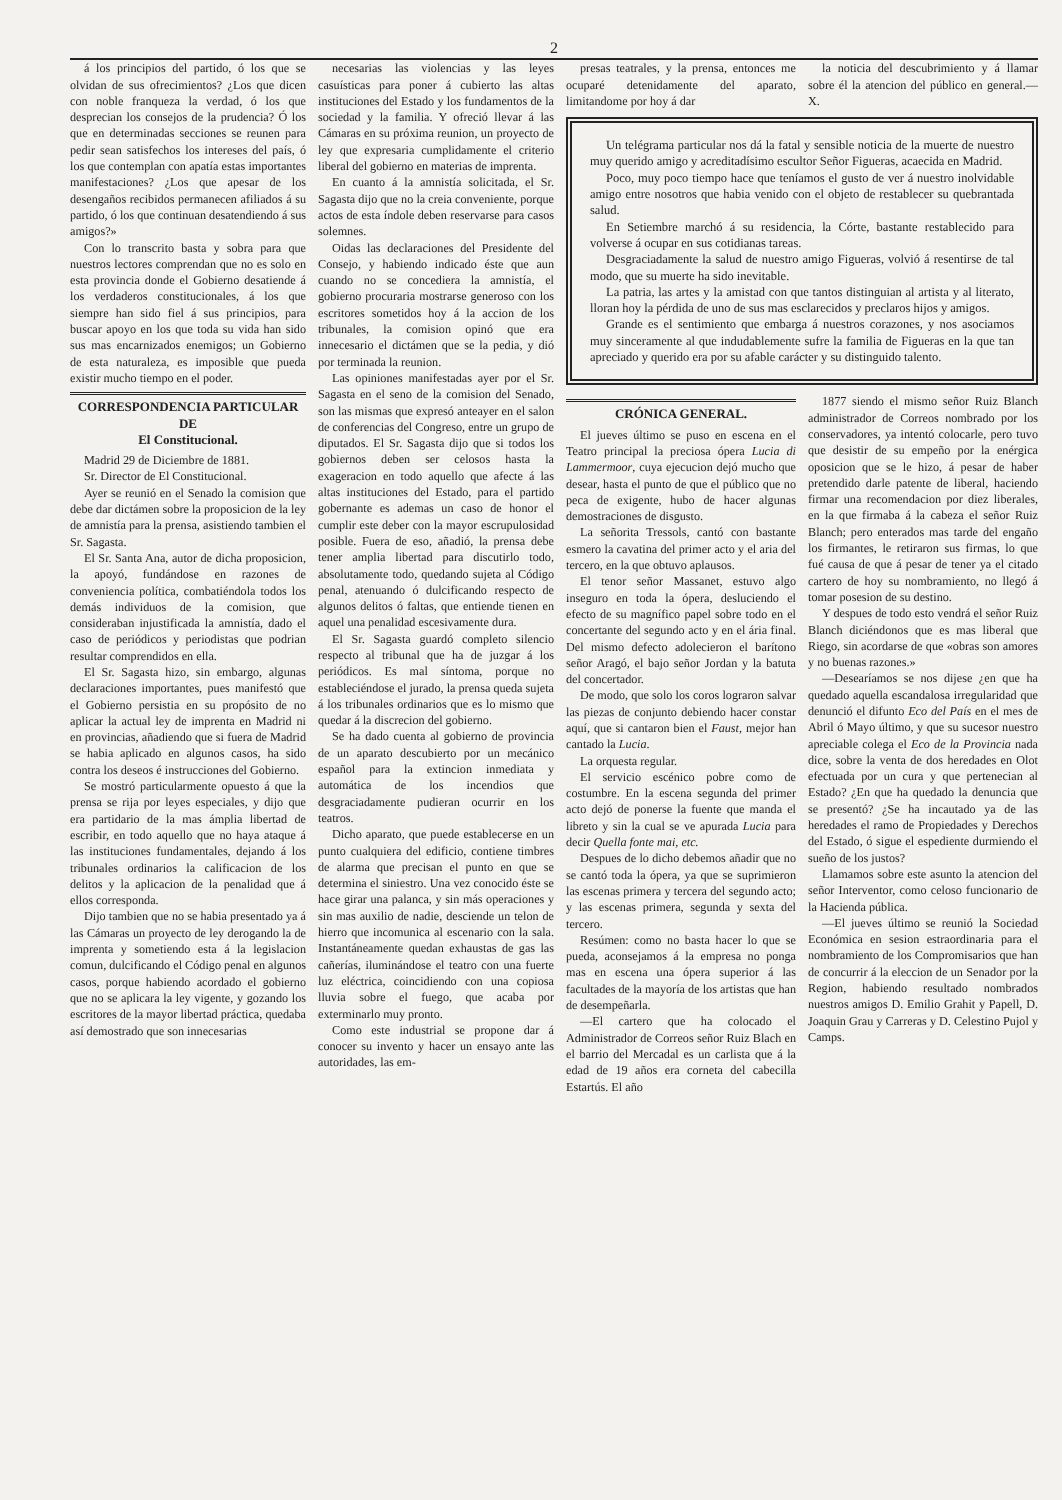2
á los principios del partido, ó los que se olvidan de sus ofrecimientos? ¿Los que dicen con noble franqueza la verdad, ó los que desprecian los consejos de la prudencia? Ó los que en determinadas secciones se reunen para pedir sean satisfechos los intereses del país, ó los que contemplan con apatía estas importantes manifestaciones? ¿Los que apesar de los desengaños recibidos permanecen afiliados á su partido, ó los que continuan desatendiendo á sus amigos?»
Con lo transcrito basta y sobra para que nuestros lectores comprendan que no es solo en esta provincia donde el Gobierno desatiende á los verdaderos constitucionales, á los que siempre han sido fiel á sus principios, para buscar apoyo en los que toda su vida han sido sus mas encarnizados enemigos; un Gobierno de esta naturaleza, es imposible que pueda existir mucho tiempo en el poder.
CORRESPONDENCIA PARTICULAR DE
El Constitucional.
Madrid 29 de Diciembre de 1881.
Sr. Director de El Constitucional.
Ayer se reunió en el Senado la comision que debe dar dictámen sobre la proposicion de la ley de amnistía para la prensa, asistiendo tambien el Sr. Sagasta.
El Sr. Santa Ana, autor de dicha proposicion, la apoyó, fundándose en razones de conveniencia política, combatiéndola todos los demás individuos de la comision, que consideraban injustificada la amnistía, dado el caso de periódicos y periodistas que podrian resultar comprendidos en ella.
El Sr. Sagasta hizo, sin embargo, algunas declaraciones importantes, pues manifestó que el Gobierno persistia en su propósito de no aplicar la actual ley de imprenta en Madrid ni en provincias, añadiendo que si fuera de Madrid se habia aplicado en algunos casos, ha sido contra los deseos é instrucciones del Gobierno.
Se mostró particularmente opuesto á que la prensa se rija por leyes especiales, y dijo que era partidario de la mas ámplia libertad de escribir, en todo aquello que no haya ataque á las instituciones fundamentales, dejando á los tribunales ordinarios la calificacion de los delitos y la aplicacion de la penalidad que á ellos corresponda.
Dijo tambien que no se habia presentado ya á las Cámaras un proyecto de ley derogando la de imprenta y sometiendo esta á la legislacion comun, dulcificando el Código penal en algunos casos, porque habiendo acordado el gobierno que no se aplicara la ley vigente, y gozando los escritores de la mayor libertad práctica, quedaba así demostrado que son innecesarias
necesarias las violencias y las leyes casuísticas para poner á cubierto las altas instituciones del Estado y los fundamentos de la sociedad y la familia. Y ofreció llevar á las Cámaras en su próxima reunion, un proyecto de ley que expresaria cumplidamente el criterio liberal del gobierno en materias de imprenta.
En cuanto á la amnistía solicitada, el Sr. Sagasta dijo que no la creia conveniente, porque actos de esta índole deben reservarse para casos solemnes.
Oidas las declaraciones del Presidente del Consejo, y habiendo indicado éste que aun cuando no se concediera la amnistía, el gobierno procuraria mostrarse generoso con los escritores sometidos hoy á la accion de los tribunales, la comision opinó que era innecesario el dictámen que se la pedia, y dió por terminada la reunion.
Las opiniones manifestadas ayer por el Sr. Sagasta en el seno de la comision del Senado, son las mismas que expresó anteayer en el salon de conferencias del Congreso, entre un grupo de diputados. El Sr. Sagasta dijo que si todos los gobiernos deben ser celosos hasta la exageracion en todo aquello que afecte á las altas instituciones del Estado, para el partido gobernante es ademas un caso de honor el cumplir este deber con la mayor escrupulosidad posible. Fuera de eso, añadió, la prensa debe tener amplia libertad para discutirlo todo, absolutamente todo, quedando sujeta al Código penal, atenuando ó dulcificando respecto de algunos delitos ó faltas, que entiende tienen en aquel una penalidad escesivamente dura.
El Sr. Sagasta guardó completo silencio respecto al tribunal que ha de juzgar á los periódicos. Es mal síntoma, porque no estableciéndose el jurado, la prensa queda sujeta á los tribunales ordinarios que es lo mismo que quedar á la discrecion del gobierno.
Se ha dado cuenta al gobierno de provincia de un aparato descubierto por un mecánico español para la extincion inmediata y automática de los incendios que desgraciadamente pudieran ocurrir en los teatros.
Dicho aparato, que puede establecerse en un punto cualquiera del edificio, contiene timbres de alarma que precisan el punto en que se determina el siniestro. Una vez conocido éste se hace girar una palanca, y sin más operaciones y sin mas auxilio de nadie, desciende un telon de hierro que incomunica al escenario con la sala. Instantáneamente quedan exhaustas de gas las cañerías, iluminándose el teatro con una fuerte luz eléctrica, coincidiendo con una copiosa lluvia sobre el fuego, que acaba por exterminarlo muy pronto.
Como este industrial se propone dar á conocer su invento y hacer un ensayo ante las autoridades, las em-
presas teatrales, y la prensa, entonces me ocuparé detenidamente del aparato, limitandome por hoy á dar
la noticia del descubrimiento y á llamar sobre él la atencion del público en general.—X.
Un telégrama particular nos dá la fatal y sensible noticia de la muerte de nuestro muy querido amigo y acreditadísimo escultor Señor Figueras, acaecida en Madrid.
Poco, muy poco tiempo hace que teníamos el gusto de ver á nuestro inolvidable amigo entre nosotros que habia venido con el objeto de restablecer su quebrantada salud.
En Setiembre marchó á su residencia, la Córte, bastante restablecido para volverse á ocupar en sus cotidianas tareas.
Desgraciadamente la salud de nuestro amigo Figueras, volvió á resentirse de tal modo, que su muerte ha sido inevitable.
La patria, las artes y la amistad con que tantos distinguian al artista y al literato, lloran hoy la pérdida de uno de sus mas esclarecidos y preclaros hijos y amigos.
Grande es el sentimiento que embarga á nuestros corazones, y nos asociamos muy sinceramente al que indudablemente sufre la familia de Figueras en la que tan apreciado y querido era por su afable carácter y su distinguido talento.
CRÓNICA GENERAL.
El jueves último se puso en escena en el Teatro principal la preciosa ópera Lucia di Lammermoor, cuya ejecucion dejó mucho que desear, hasta el punto de que el público que no peca de exigente, hubo de hacer algunas demostraciones de disgusto.
La señorita Tressols, cantó con bastante esmero la cavatina del primer acto y el aria del tercero, en la que obtuvo aplausos.
El tenor señor Massanet, estuvo algo inseguro en toda la ópera, desluciendo el efecto de su magnífico papel sobre todo en el concertante del segundo acto y en el ária final. Del mismo defecto adolecieron el barítono señor Aragó, el bajo señor Jordan y la batuta del concertador.
De modo, que solo los coros lograron salvar las piezas de conjunto debiendo hacer constar aquí, que si cantaron bien el Faust, mejor han cantado la Lucia.
La orquesta regular.
El servicio escénico pobre como de costumbre. En la escena segunda del primer acto dejó de ponerse la fuente que manda el libreto y sin la cual se ve apurada Lucia para decir Quella fonte mai, etc.
Despues de lo dicho debemos añadir que no se cantó toda la ópera, ya que se suprimieron las escenas primera y tercera del segundo acto; y las escenas primera, segunda y sexta del tercero.
Resúmen: como no basta hacer lo que se pueda, aconsejamos á la empresa no ponga mas en escena una ópera superior á las facultades de la mayoría de los artistas que han de desempeñarla.
—El cartero que ha colocado el Administrador de Correos señor Ruiz Blach en el barrio del Mercadal es un carlista que á la edad de 19 años era corneta del cabecilla Estartús. El año
1877 siendo el mismo señor Ruiz Blanch administrador de Correos nombrado por los conservadores, ya intentó colocarle, pero tuvo que desistir de su empeño por la enérgica oposicion que se le hizo, á pesar de haber pretendido darle patente de liberal, haciendo firmar una recomendacion por diez liberales, en la que firmaba á la cabeza el señor Ruiz Blanch; pero enterados mas tarde del engaño los firmantes, le retiraron sus firmas, lo que fué causa de que á pesar de tener ya el citado cartero de hoy su nombramiento, no llegó á tomar posesion de su destino.
Y despues de todo esto vendrá el señor Ruiz Blanch diciéndonos que es mas liberal que Riego, sin acordarse de que «obras son amores y no buenas razones.»
—Desearíamos se nos dijese ¿en que ha quedado aquella escandalosa irregularidad que denunció el difunto Eco del País en el mes de Abril ó Mayo último, y que su sucesor nuestro apreciable colega el Eco de la Provincia nada dice, sobre la venta de dos heredades en Olot efectuada por un cura y que pertenecian al Estado? ¿En que ha quedado la denuncia que se presentó? ¿Se ha incautado ya de las heredades el ramo de Propiedades y Derechos del Estado, ó sigue el espediente durmiendo el sueño de los justos?
Llamamos sobre este asunto la atencion del señor Interventor, como celoso funcionario de la Hacienda pública.
—El jueves último se reunió la Sociedad Económica en sesion estraordinaria para el nombramiento de los Compromisarios que han de concurrir á la eleccion de un Senador por la Region, habiendo resultado nombrados nuestros amigos D. Emilio Grahit y Papell, D. Joaquin Grau y Carreras y D. Celestino Pujol y Camps.